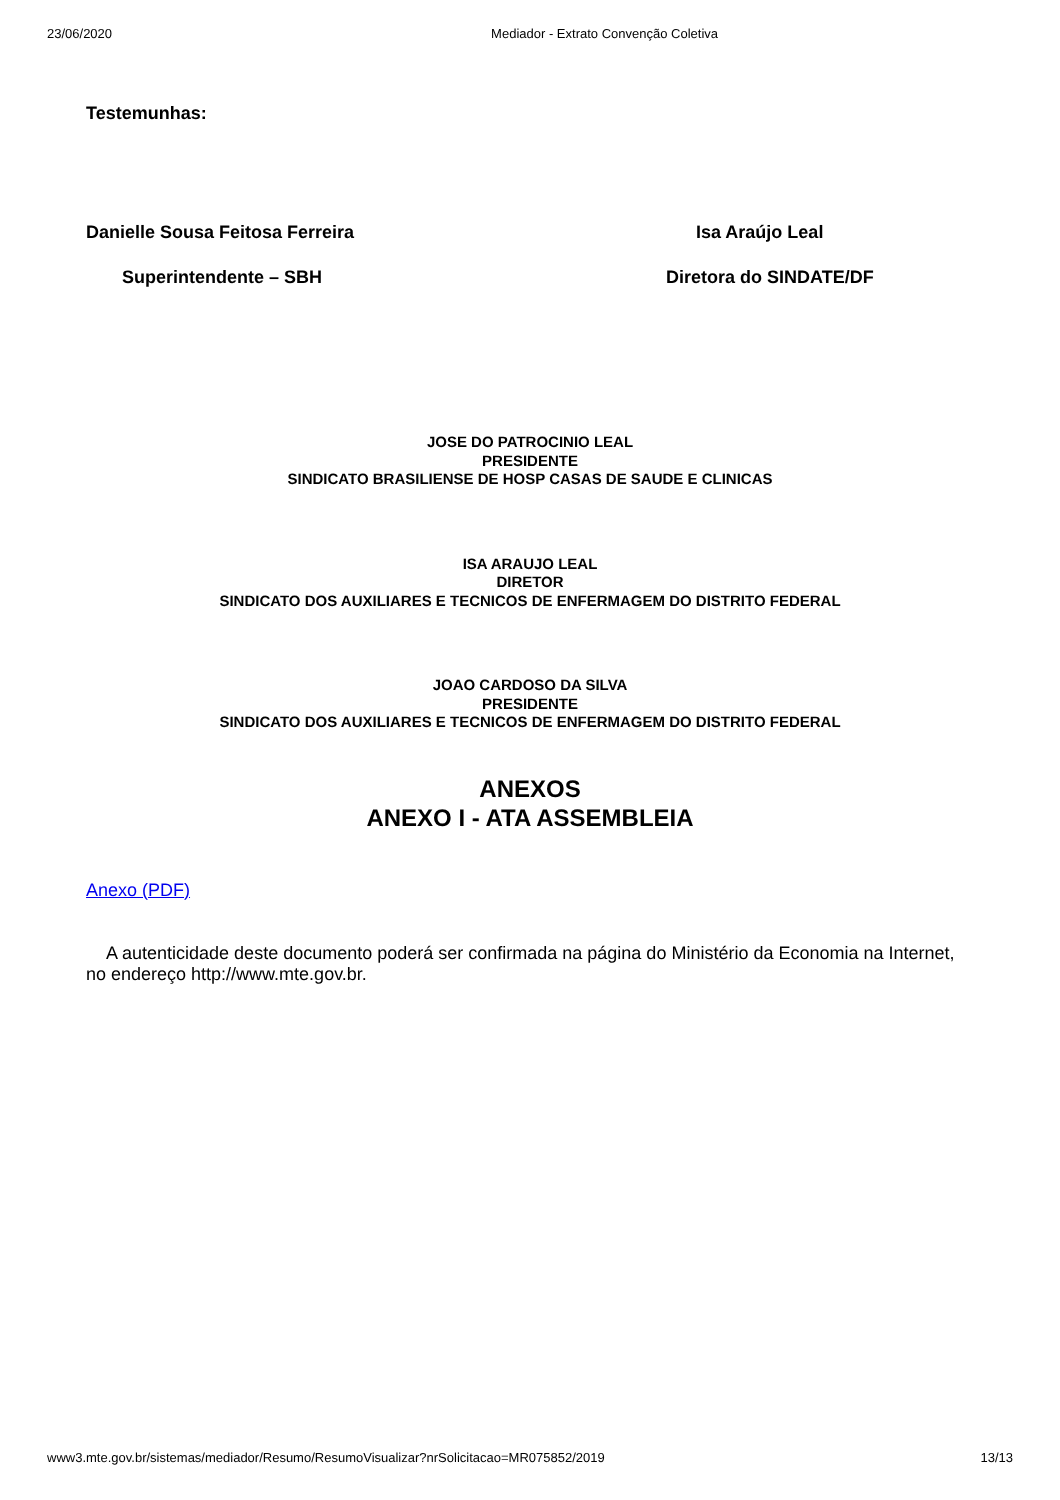23/06/2020 Mediador - Extrato Convenção Coletiva
Testemunhas:
Danielle Sousa Feitosa Ferreira
Superintendente – SBH
Isa Araújo Leal
Diretora do SINDATE/DF
JOSE DO PATROCINIO LEAL
PRESIDENTE
SINDICATO BRASILIENSE DE HOSP CASAS DE SAUDE E CLINICAS
ISA ARAUJO LEAL
DIRETOR
SINDICATO DOS AUXILIARES E TECNICOS DE ENFERMAGEM DO DISTRITO FEDERAL
JOAO CARDOSO DA SILVA
PRESIDENTE
SINDICATO DOS AUXILIARES E TECNICOS DE ENFERMAGEM DO DISTRITO FEDERAL
ANEXOS
ANEXO I - ATA ASSEMBLEIA
Anexo (PDF)
A autenticidade deste documento poderá ser confirmada na página do Ministério da Economia na Internet, no endereço http://www.mte.gov.br.
www3.mte.gov.br/sistemas/mediador/Resumo/ResumoVisualizar?nrSolicitacao=MR075852/2019 13/13